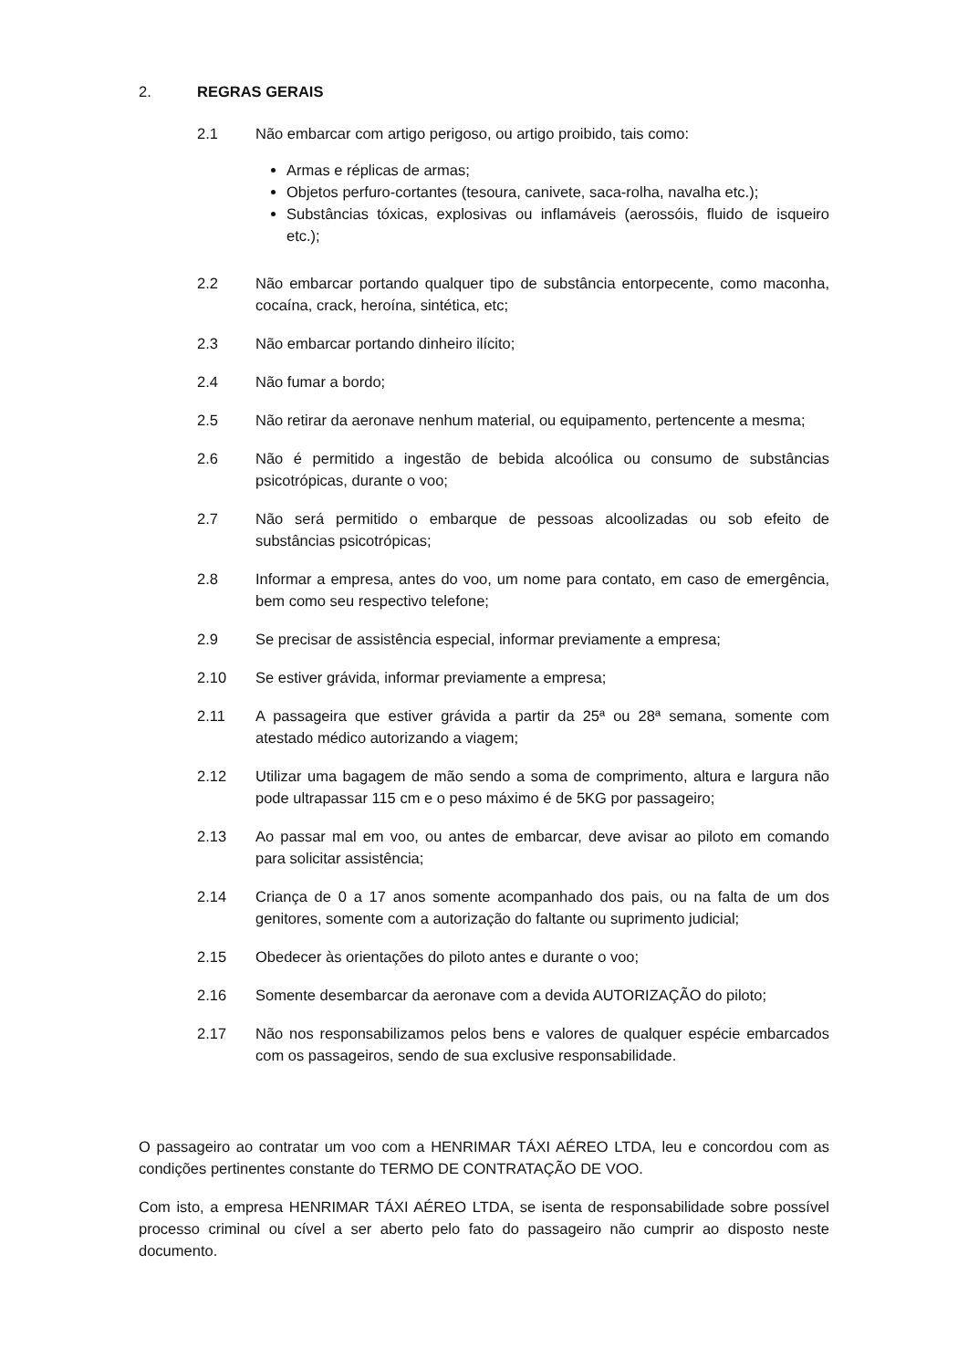2. REGRAS GERAIS
2.1 Não embarcar com artigo perigoso, ou artigo proibido, tais como:
Armas e réplicas de armas;
Objetos perfuro-cortantes (tesoura, canivete, saca-rolha, navalha etc.);
Substâncias tóxicas, explosivas ou inflamáveis (aerossóis, fluido de isqueiro etc.);
2.2 Não embarcar portando qualquer tipo de substância entorpecente, como maconha, cocaína, crack, heroína, sintética, etc;
2.3 Não embarcar portando dinheiro ilícito;
2.4 Não fumar a bordo;
2.5 Não retirar da aeronave nenhum material, ou equipamento, pertencente a mesma;
2.6 Não é permitido a ingestão de bebida alcoólica ou consumo de substâncias psicotrópicas, durante o voo;
2.7 Não será permitido o embarque de pessoas alcoolizadas ou sob efeito de substâncias psicotrópicas;
2.8 Informar a empresa, antes do voo, um nome para contato, em caso de emergência, bem como seu respectivo telefone;
2.9 Se precisar de assistência especial, informar previamente a empresa;
2.10 Se estiver grávida, informar previamente a empresa;
2.11 A passageira que estiver grávida a partir da 25ª ou 28ª semana, somente com atestado médico autorizando a viagem;
2.12 Utilizar uma bagagem de mão sendo a soma de comprimento, altura e largura não pode ultrapassar 115 cm e o peso máximo é de 5KG por passageiro;
2.13 Ao passar mal em voo, ou antes de embarcar, deve avisar ao piloto em comando para solicitar assistência;
2.14 Criança de 0 a 17 anos somente acompanhado dos pais, ou na falta de um dos genitores, somente com a autorização do faltante ou suprimento judicial;
2.15 Obedecer às orientações do piloto antes e durante o voo;
2.16 Somente desembarcar da aeronave com a devida AUTORIZAÇÃO do piloto;
2.17 Não nos responsabilizamos pelos bens e valores de qualquer espécie embarcados com os passageiros, sendo de sua exclusive responsabilidade.
O passageiro ao contratar um voo com a HENRIMAR TÁXI AÉREO LTDA, leu e concordou com as condições pertinentes constante do TERMO DE CONTRATAÇÃO DE VOO.
Com isto, a empresa HENRIMAR TÁXI AÉREO LTDA, se isenta de responsabilidade sobre possível processo criminal ou cível a ser aberto pelo fato do passageiro não cumprir ao disposto neste documento.